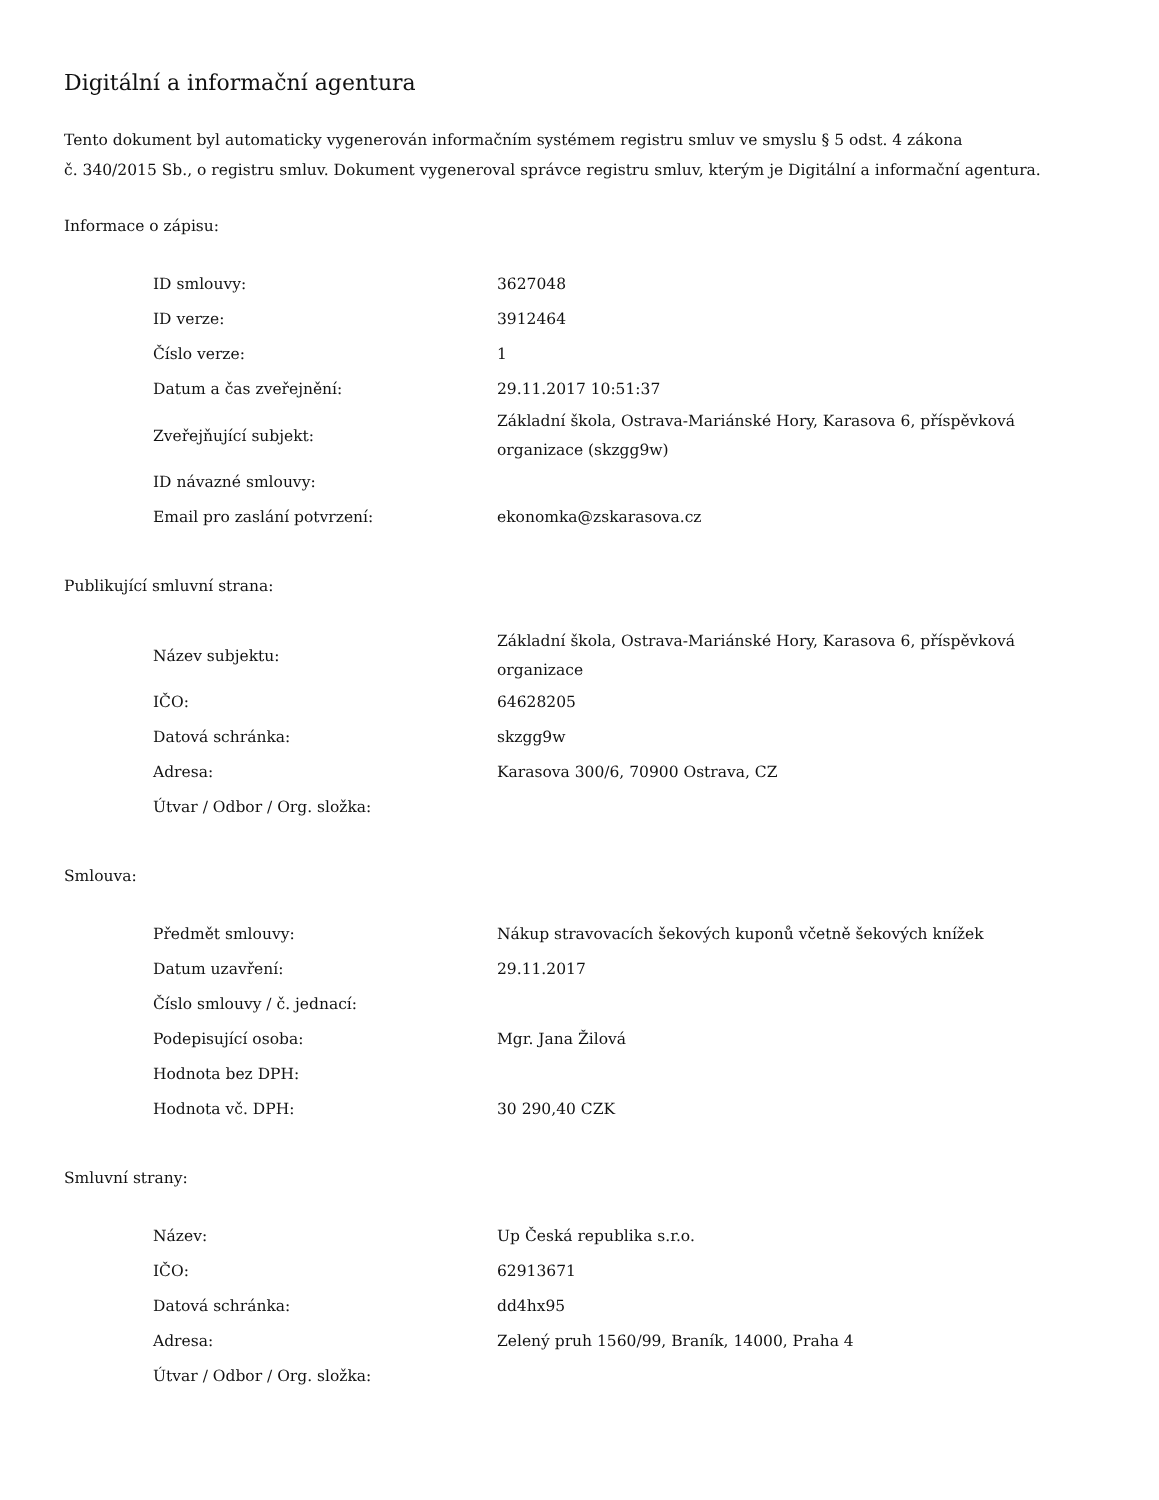Digitální a informační agentura
Tento dokument byl automaticky vygenerován informačním systémem registru smluv ve smyslu § 5 odst. 4 zákona
č. 340/2015 Sb., o registru smluv. Dokument vygeneroval správce registru smluv, kterým je Digitální a informační agentura.
Informace o zápisu:
| ID smlouvy: | 3627048 |
| ID verze: | 3912464 |
| Číslo verze: | 1 |
| Datum a čas zveřejnění: | 29.11.2017 10:51:37 |
| Zveřejňující subjekt: | Základní škola, Ostrava-Mariánské Hory, Karasova 6, příspěvková organizace (skzgg9w) |
| ID návazné smlouvy: | |
| Email pro zaslání potvrzení: | ekonomka@zskarasova.cz |
Publikující smluvní strana:
| Název subjektu: | Základní škola, Ostrava-Mariánské Hory, Karasova 6, příspěvková organizace |
| IČO: | 64628205 |
| Datová schránka: | skzgg9w |
| Adresa: | Karasova 300/6, 70900 Ostrava, CZ |
| Útvar / Odbor / Org. složka: | |
Smlouva:
| Předmět smlouvy: | Nákup stravovacích šekových kuponů včetně šekových knížek |
| Datum uzavření: | 29.11.2017 |
| Číslo smlouvy / č. jednací: | |
| Podepisující osoba: | Mgr. Jana Žilová |
| Hodnota bez DPH: | |
| Hodnota vč. DPH: | 30 290,40 CZK |
Smluvní strany:
| Název: | Up Česká republika s.r.o. |
| IČO: | 62913671 |
| Datová schránka: | dd4hx95 |
| Adresa: | Zelený pruh 1560/99, Braník, 14000, Praha 4 |
| Útvar / Odbor / Org. složka: | |